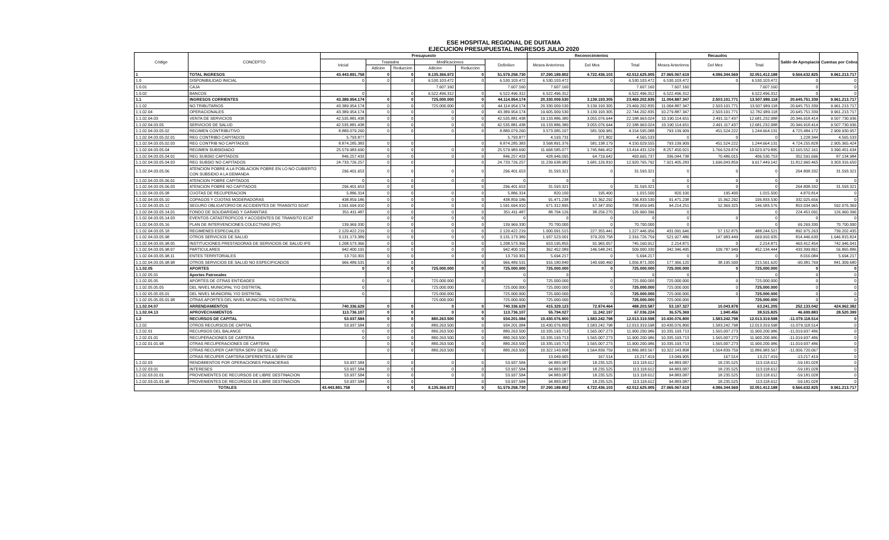ESE HOSPITAL REGIONAL DE DUITAMA
EJECUCION PRESUPUESTAL INGRESOS JULIO 2020
| Código | CONCEPTO | Presupuesto | | | | | | Reconocimientos | | | Recaudos | | | Saldo de Apropiacion | Cuentas por Cobrar |
| --- | --- | --- | --- | --- | --- | --- | --- | --- | --- | --- | --- | --- | --- | --- | --- |
| | | Inicial | Traslados | | Modificaciones | | Definitivo | Meses Anteriores | Del Mes | Total | Meses Anteriores | Del Mes | Total | | |
| | | | Adicion | Reduccion | Adicion | Reduccion | | | | | | | | | |
| 1 | TOTAL INGRESOS | 43.443.891.758 | 0 | 0 | 8.135.366.972 | 0 | 51.579.258.730 | 37.290.189.802 | 4.722.436.103 | 42.012.625.905 | 27.965.067.619 | 4.086.344.569 | 32.051.412.188 | 9.566.632.825 | 9.961.213.717 |
| 1.0 | DISPONIBILIDAD INICIAL | 0 | 0 | 0 | 6.530.103.472 | 0 | 6.530.103.472 | 6.530.103.472 | 0 | 6.530.103.472 | 6.530.103.472 | 0 | 6.530.103.472 | 0 | 0 |
| 1.0.01 | CAJA | | | | 7.607.160 | | 7.607.160 | 7.607.160 | | 7.607.160 | 7.607.160 | | 7.607.160 | 0 | 0 |
| 1.0.02 | BANCOS | 0 | | 0 | 6.522.496.312 | 0 | 6.522.496.312 | 6.522.496.312 | | 6.522.496.312 | 6.522.496.312 | | 6.522.496.312 | 0 | 0 |
| 1.1 | INGRESOS CORRIENTES | 43.389.954.174 | 0 | 0 | 725.000.000 | 0 | 44.114.954.174 | 20.330.009.530 | 3.139.193.305 | 23.469.202.835 | 11.004.887.347 | 2.503.101.771 | 13.507.989.118 | 20.645.751.339 | 9.961.213.717 |
| 1.1.02 | NO TRIBUTARIOS | 43.389.954.174 | 0 | 0 | 725.000.000 | 0 | 44.114.954.174 | 20.330.009.530 | 3.139.193.305 | 23.469.202.835 | 11.004.887.347 | 2.503.101.771 | 13.507.989.118 | 20.645.751.339 | 9.961.213.717 |
| 1.1.02.04 | OPERACIONALES | 43.389.954.174 | 0 | 0 | 0 | 0 | 43.389.954.174 | 19.605.009.530 | 3.139.193.305 | 22.744.202.835 | 10.279.887.347 | 2.503.101.771 | 12.782.989.118 | 20.645.751.339 | 9.961.213.717 |
| 1.1.02.04.03 | VENTA DE SERVICIOS | 42.535.881.438 | 0 | 0 | 0 | 0 | 42.535.881.438 | 19.133.886.380 | 3.055.076.644 | 22.188.963.024 | 10.190.114.651 | 2.491.117.437 | 12.681.232.088 | 20.346.918.414 | 9.507.730.936 |
| 1.1.02.04.03.05 | SERVICIOS DE SALUD | 42.535.881.438 | 0 | 0 | 0 | 0 | 42.535.881.438 | 19.133.886.380 | 3.055.076.644 | 22.188.963.024 | 10.190.114.651 | 2.491.117.437 | 12.681.232.088 | 20.346.918.414 | 9.507.730.936 |
| 1.1.02.04.03.05.02 | REGIMEN CONTRIBUTIVO | 8.880.079.260 | 0 | 0 | 0 | 0 | 8.880.079.260 | 3.573.085.107 | 581.509.981 | 4.154.595.088 | 793.139.909 | 451.524.222 | 1.244.664.131 | 4.725.484.172 | 2.909.930.957 |
| 1.1.02.04.03.05.02.01 | REG CONTRIBO CAPITADOS | 5.793.877 | | | | | 5.793.877 | 4.193.731 | 371.802 | 4.565.533 | 0 | 0 | 0 | 1.228.344 | 4.565.533 |
| 1.1.02.04.03.05.02.03 | REG CONTRIB NO CAPITADOS | 8.874.285.383 | 0 | 0 | | 0 | 8.874.285.383 | 3.568.891.376 | 581.138.179 | 4.150.029.555 | 793.139.909 | 451.524.222 | 1.244.664.131 | 4.724.255.828 | 2.905.365.424 |
| 1.1.02.04.03.05.04 | REGIMEN SUBSIDIADO | 25.579.983.690 | 0 | 0 | 0 | 0 | 25.579.983.690 | 11.668.585.077 | 1.745.846.452 | 13.414.431.529 | 8.257.450.021 | 1.766.529.874 | 10.023.979.895 | 12.165.552.161 | 3.390.451.634 |
| 1.1.02.04.03.05.04.01 | REG SUBSID CAPITADOS | 846.257.433 | 0 | 0 | 0 | 0 | 846.257.433 | 428.946.095 | 64.719.642 | 493.665.737 | 336.044.738 | 70.486.015 | 406.530.753 | 352.591.696 | 87.134.984 |
| 1.1.02.04.03.05.04.03 | REG SUBSID NO CAPITADOS | 24.733.726.257 | 0 | 0 | | 0 | 24.733.726.257 | 11.239.638.982 | 1.681.126.810 | 12.920.765.792 | 7.921.405.283 | 1.696.043.859 | 9.617.449.142 | 11.812.960.465 | 3.303.316.650 |
| 1.1.02.04.03.05.06 | ATENCION POBRE A LA POBLACION POBRE EN LO NO CUBIERTO CON SUBSIDIO A LA DEMANDA | 296.401.653 | 0 | 0 | 0 | 0 | 296.401.653 | 31.593.321 | 0 | 31.593.321 | 0 | 0 | 0 | 264.808.332 | 31.593.321 |
| 1.1.02.04.03.05.06.01 | ATENCION POBRE CAPITADOS | 0 | 0 | 0 | 0 | 0 | 0 | 0 | | 0 | 0 | 0 | 0 | 0 | 0 |
| 1.1.02.04.03.05.06.03 | ATENCION POBRE NO CAPITADOS | 296.401.653 | 0 | 0 | | 0 | 296.401.653 | 31.593.321 | 0 | 31.593.321 | 0 | 0 | 0 | 264.808.332 | 31.593.321 |
| 1.1.02.04.03.05.08 | CUOTAS DE RECUPERACION | 5.886.314 | 0 | 0 | 0 | 0 | 5.886.314 | 820.100 | 195.400 | 1.015.500 | 820.100 | 195.400 | 1.015.500 | 4.870.814 | 0 |
| 1.1.02.04.03.05.10 | COPAGOS Y CUOTAS MODERADORAS | 438.859.186 | 0 | 0 | 0 | 0 | 438.859.186 | 91.471.238 | 15.362.292 | 106.833.530 | 91.471.238 | 15.362.292 | 106.833.530 | 332.025.656 | 0 |
| 1.1.02.04.03.05.12 | SEGURO OBLIGATORIO DE ACCIDENTES DE TRANSITO SOAT | 1.591.694.910 | 0 | 0 | 0 | 0 | 1.591.694.910 | 671.312.895 | 67.347.050 | 738.659.945 | 94.214.251 | 52.369.325 | 146.583.576 | 853.034.965 | 592.076.369 |
| 1.1.02.04.03.05.14.01 | FONDO DE SOLIDARIDAD Y GARANTIAS | 351.411.487 | 0 | 0 | 0 | 0 | 351.411.487 | 88.704.126 | 38.256.270 | 126.960.396 | 0 | | 0 | 224.451.091 | 126.960.396 |
| 1.1.02.04.03.05.14.03 | EVENTOS CATASTROFICOS Y ACCIDENTES DE TRANSITO ECAT | | 0 | 0 | 0 | 0 | 0 | 0 | 0 | 0 | 0 | 0 | 0 | 0 | 0 |
| 1.1.02.04.03.05.16 | PLAN DE INTERVENCIONES COLECTIVAS (PIC) | 139.969.330 | 0 | 0 | 0 | 0 | 139.969.330 | 70.700.000 | 0 | 70.700.000 | 0 | | 0 | 69.269.330 | 70.700.000 |
| 1.1.02.04.03.05.18 | REGIMENES ESPECIALES | 2.120.422.219 | 0 | 0 | 0 | 0 | 2.120.422.219 | 1.000.091.515 | 227.355.441 | 1.227.446.956 | 431.091.646 | 57.152.875 | 488.244.521 | 892.975.263 | 739.202.435 |
| 1.1.02.04.03.05.98 | OTROS SERVICIOS DE SALUD | 3.131.173.389 | 0 | 0 | 0 | 0 | 3.131.173.389 | 1.937.523.001 | 379.203.758 | 2.316.726.759 | 521.927.486 | 147.983.449 | 669.910.935 | 814.446.630 | 1.646.815.824 |
| 1.1.02.04.03.05.98.05 | INSTITUCIONES PRESTADORAS DE SERVICIOS DE SALUD IPS | 1.208.573.366 | 0 | 0 | 0 | 0 | 1.208.573.366 | 653.195.855 | 91.965.057 | 745.160.912 | 2.214.871 | 0 | 2.214.871 | 463.412.454 | 742.946.041 |
| 1.1.02.04.03.05.98.07 | PARTICULARES | 942.400.191 | 0 | 0 | 0 | 0 | 942.400.191 | 362.452.089 | 146.548.241 | 509.000.330 | 342.346.495 | 109.787.949 | 452.134.444 | 433.399.861 | 56.865.886 |
| 1.1.02.04.03.05.98.11 | ENTES TERRITORIALES | 13.710.301 | 0 | 0 | 0 | 0 | 13.710.301 | 5.694.217 | 0 | 5.694.217 | 0 | 0 | 0 | 8.016.084 | 5.694.217 |
| 1.1.02.04.03.05.98.98 | OTROS SERVICIOS DE SALUD NO ESPECIFICADOS | 966.489.531 | 0 | 0 | | 0 | 966.489.531 | 916.180.840 | 140.690.460 | 1.056.871.300 | 177.366.120 | 38.195.500 | 215.561.620 | -90.381.769 | 841.309.680 |
| 1.1.02.05 | APORTES | 0 | 0 | 0 | 725.000.000 | 0 | 725.000.000 | 725.000.000 | 0 | 725.000.000 | 725.000.000 | 0 | 725.000.000 | 0 | 0 |
| 1.1.02.05.01 | Aportes Patronales | | | | | | 0 | 0 | | 0 | 0 | | 0 | 0 | 0 |
| 1.1.02.05.05 | APORTES DE OTRAS ENTIDADES | 0 | 0 | 0 | 725.000.000 | 0 | 0 | 725.000.000 | 0 | 725.000.000 | 725.000.000 | 0 | 725.000.000 | 0 | 0 |
| 1.1.02.05.05.05 | DEL NIVEL MUNICIPAL Y/O DISTRITAL | 0 | | | 725.000.000 | | 725.000.000 | 725.000.000 | 0 | 725.000.000 | 725.000.000 | 0 | 725.000.000 | 0 | 0 |
| 1.1.02.05.05.05.01 | DEL NIVEL MUNICIPAL Y/O DISTRITAL | 0 | | | 725.000.000 | | 725.000.000 | 725.000.000 | 0 | 725.000.000 | 725.000.000 | 0 | 725.000.000 | 0 | 0 |
| 1.1.02.05.05.05.01.98 | OTRAS APORTES DEL NIVEL MUNICIPAL Y/O DISTRITAL | | | | 725.000.000 | | 725.000.000 | 725.000.000 | | 725.000.000 | 725.000.000 | | 725.000.000 | 0 | 0 |
| 1.1.02.04.07 | ARRENDAMIENTOS | 740.336.629 | 0 | 0 | 0 | 0 | 740.336.629 | 415.329.123 | 72.874.464 | 488.203.587 | 53.197.327 | 10.043.878 | 63.241.205 | 252.133.042 | 424.962.382 |
| 1.1.02.04.13 | APROVECHAMENTOS | 113.736.107 | 0 | 0 | 0 | 0 | 113.736.107 | 55.794.027 | 11.242.197 | 67.036.224 | 36.575.369 | 1.940.456 | 38.515.825 | 46.699.883 | 28.520.399 |
| 1.2 | RECURSOS DE CAPITAL | 53.937.584 | 0 | 0 | 880.263.500 | 0 | 934.201.084 | 10.430.076.800 | 1.583.242.798 | 12.013.319.598 | 10.430.076.800 | 1.583.242.798 | 12.013.319.598 | -11.079.118.514 | 0 |
| 1.2.02 | OTROS RECURSOS DE CAPITAL | 53.937.584 | 0 | 0 | 880.263.500 | 0 | 934.201.084 | 10.430.076.800 | 1.583.242.798 | 12.013.319.598 | 10.430.076.800 | 1.583.242.798 | 12.013.319.598 | -11.079.118.514 | 0 |
| 1.2.02.01 | RECURSOS DEL BALANCE | 0 | 0 | 0 | 880.263.500 | 0 | 880.263.500 | 10.335.193.713 | 1.565.007.273 | 11.900.200.986 | 10.335.193.713 | 1.565.007.273 | 11.900.200.986 | -11.019.937.486 | 0 |
| 1.2.02.01.01 | RECUPERACIONES DE CARTERA | 0 | 0 | 0 | 880.263.500 | 0 | 880.263.500 | 10.335.193.713 | 1.565.007.273 | 11.900.200.986 | 10.335.193.713 | 1.565.007.273 | 11.900.200.986 | -11.019.937.486 | 0 |
| 1.2.02.01.01.98 | OTRAS RECUPERACIONES DE CARTERA | | 0 | 0 | 880.263.500 | 0 | 880.263.500 | 10.335.193.713 | 1.565.007.273 | 11.900.200.986 | 10.335.193.713 | 1.565.007.273 | 11.900.200.986 | -11.019.937.486 | 0 |
| | OTRAS RECUPER CARTERA SERV DE SALUD | | 0 | 0 | 880.263.500 | 0 | 880.263.500 | 10.322.143.808 | 1.564.839.759 | 11.886.983.567 | 10.322.143.808 | 1.564.839.759 | 11.886.983.567 | -11.006.720.067 | 0 |
| | OTRAS RECUPER CARTERA DIFERENTES A SERV DE | | | | | | | 13.049.905 | 167.514 | 13.217.419 | 13.049.905 | 167.514 | 13.217.419 | -13.217.419 | 0 |
| 1.2.02.03 | RENDIMIENTOS POR OPERACIONES FINANCIERAS | 53.937.584 | 0 | 0 | 0 | 0 | 53.937.584 | 94.883.087 | 18.235.525 | 113.118.612 | 94.883.087 | 18.235.525 | 113.118.612 | -59.181.028 | 0 |
| 1.2.02.03.01 | INTERESES | 53.937.584 | 0 | 0 | 0 | 0 | 53.937.584 | 94.883.087 | 18.235.525 | 113.118.612 | 94.883.087 | 18.235.525 | 113.118.612 | -59.181.028 | 0 |
| 1.2.02.03.01.01 | PROVENIENTES DE RECURSOS DE LIBRE DESTINACION | 53.937.584 | 0 | 0 | 0 | 0 | 53.937.584 | 94.883.087 | 18.235.525 | 113.118.612 | 94.883.087 | 18.235.525 | 113.118.612 | -59.181.028 | 0 |
| 1.2.02.03.01.01.98 | PROVENIENTES DE RECURSOS DE LIBRE DESTINACION | 53.937.584 | 0 | 0 | | 0 | 53.937.584 | 94.883.087 | 18.235.525 | 113.118.612 | 94.883.087 | 18.235.525 | 113.118.612 | -59.181.028 | 0 |
| TOTALES | | 43.443.891.758 | 0 | 0 | 8.135.366.972 | 0 | 51.579.258.730 | 37.290.189.802 | 4.722.436.103 | 42.012.625.905 | 27.965.067.619 | 4.086.344.569 | 32.051.412.188 | 9.566.632.825 | 9.961.213.717 |